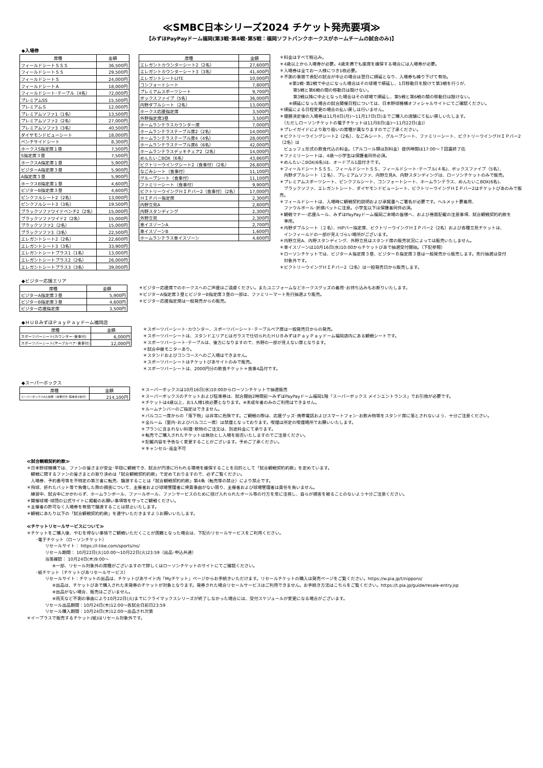≪SMBC日本シリーズ2024 チケット発売要項≫
【みずほPayPayドーム福岡(第3戦･第4戦･第5戦：福岡ソフトバンクホークスがホームチームの試合のみ)】
◆入場券
| 席種 | 金額 |
| --- | --- |
| フィールドシートＳＳＳ | 36,500円 |
| フィールドシートＳＳ | 29,500円 |
| フィールドシートＳ | 24,000円 |
| フィールドシートＡ | 18,000円 |
| フィールドシート･テーブル（4名） | 72,000円 |
| プレミアムSS | 15,500円 |
| プレミアムＳ | 12,000円 |
| プレミアムソファ1（1名） | 13,500円 |
| プレミアムソファ2（2名） | 27,000円 |
| プレミアムソファ3（3名） | 40,500円 |
| ダイヤモンドビューシート | 18,000円 |
| ベンチサイドシート | 8,300円 |
| ホークスS指定席１塁 | 7,500円 |
| S指定席３塁 | 7,500円 |
| ホークスA指定席１塁 | 5,900円 |
| ビジターA指定席３塁 | 5,900円 |
| A指定席３塁 | 5,900円 |
| ホークスB指定席１塁 | 4,600円 |
| ビジターB指定席３塁 | 4,600円 |
| ピンクフルシート2（2名） | 13,000円 |
| ピンクフルシート3（3名） | 19,500円 |
| ブラックソファワイドベンチ2（2名） | 15,000円 |
| ブラックソファワイド2（2名） | 15,000円 |
| ブラックソファ2（2名） | 15,000円 |
| ブラックソファ3（3名） | 22,500円 |
| エレガントシート2（2名） | 22,600円 |
| エレガントシート3（3名） | 33,900円 |
| エレガントシートプラス1（1名） | 13,000円 |
| エレガントシートプラス2（2名） | 26,000円 |
| エレガントシートプラス3（3名） | 39,000円 |
| 席種 | 金額 |
| --- | --- |
| エレガントカウンターシート2（2名） | 27,600円 |
| エレガントカウンターシート3（3名） | 41,400円 |
| エレガントシートLITE | 10,000円 |
| コンフォートシート | 7,800円 |
| プレミアムスポーツシート | 9,700円 |
| ボックスファイブ（5名） | 36,000円 |
| 内野ダブルシート（2名） | 13,000円 |
| ホークス応援指定席 | 3,500円 |
| 外野指定席3塁 | 3,500円 |
| ホームランテラスカウンター席 | 7,000円 |
| ホームランテラステーブル席2（2名） | 14,000円 |
| ホームランテラステーブル席4（4名） | 28,000円 |
| ホームランテラステーブル席6（6名） | 42,000円 |
| ホームランテラスデッキチェア2（2名） | 14,000円 |
| めんたいこBOX（6名） | 43,860円 |
| ビクトリーウイングシート2（食事付）（2名） | 26,800円 |
| なごみシート（食事付） | 11,100円 |
| グループシート（食事付） | 11,100円 |
| ファミリーシート（食事付） | 9,900円 |
| ビクトリーウイングＨＩＰバー2（食事付）（2名） | 17,000円 |
| ＨＩＰバー指定席 | 2,300円 |
| 内野立見A | 2,800円 |
| 内野スタンディング | 2,300円 |
| 外野立見 | 2,300円 |
| 車イスゾーンA | 2,700円 |
| 車イスゾーンB | 1,600円 |
| ホームランテラス車イスゾーン | 4,600円 |
＊料金はすべて税込み。
＊4歳以上から入場券が必要。4歳未満でも座席を確保する場合には入場券が必要。
＊入場券は全てお一人様につき1枚必要。
＊不測の事態で表記の試合が中止の場合は翌日に順延となり、入場券も繰り下げて有効。
※第1戦･第2戦で中止になった場合はその球場で順延し、1日移動日を設けて第3戦を行うが、
　第5戦と第6戦の間の移動日は設けない。
　第3戦以降に中止となった場合はその球場で順延し、第5戦と第6戦の間の移動日は設けない。
※順延になった場合の試合開催日程については、日本野球機構オフィシャルサイトにてご確認ください。
＊順延による日程変更の場合の払い戻しは行いません。
＊優勝決定後の入場券は11月4日(月)～11月17日(日)までご購入の店舗にて払い戻しいたします。
　（ただしローソンチケットの電子チケットは11月8日(金)～11月22日(金)）
＊プレイガイドにより取り扱いの席種が異なりますのでご了承ください。
＊ビクトリーウイングシート2（2名）、なごみシート、グループシート、ファミリーシート、ビクトリーウイングＨＩＰバー2（2名）は
　ビュッフェ形式の飲食代込の料金。（アルコール類は別料金）提供時間は17:00～７回裏終了迄
＊ファミリーシートは、4歳～小学生は保護者同伴必須。
＊めんたいこBOX(6名)は、オードブル1皿付きです。
＊フィールドシートＳＳＳ、フィールドシートＳＳ、フィールドシート･テーブル(４名)、ボックスファイブ（5名）、
　内野ダブルシート（２名）、プレミアムソファ、内野立見A、内野スタンディングは、ローソンチケットのみで販売。
＊プレミアムスポーツシート、ピンクフルシート、コンフォートシート、ホームランテラス、めんたいこBOX(6名)、
　ブラックソファ、エレガントシート、ダイヤモンドビューシート、ビクトリーウイングＨＩＰバー2はチケットぴあのみで販売。
＊フィールドシートは、入場時に観戦契約説明および承諾書へご署名が必要です。ヘルメット要着用、
　ファウルボール･折損バットに注意。小学生以下は保護者同伴必須。
＊観戦マナー･応援ルール、みずほPayPayドーム福岡ご来場の皆様へ、および券面記載の注意事項、試合観戦契約約款を
　準用。
＊内野ダブルシート（２名）、HIPバー指定席、ビクトリーウイングＨＩＰバー2（2名）および各種立見チケットは、
　インフィールドの一部が見えづらい場所がございます。
＊内野立見A、内野スタンディング、外野立見はスタンド席の販売状況によっては販売いたしません。
＊車イスゾーンは10月16日(水)10:00からチケットぴあで抽選受付開始。（下記参照）
＊ローソンチケットでは、ビジターＡ指定席３塁、ビジターＢ指定席３塁は一般発売から販売します。先行抽選は受付
　対象外です。
＊ビクトリーウイングＨＩＰバー2（2名）は一般発売日から販売します。
◆ビジター応援エリア
| 席種 | 金額 |
| --- | --- |
| ビジターA指定席３塁 | 5,900円 |
| ビジターB指定席３塁 | 4,600円 |
| ビジター応援指定席 | 3,500円 |
＊ビジター応援席でのホークスへのご声援はご遠慮ください。またユニフォームなどホークスグッズの着用･お持ち込みもお断りいたします。
＊ビジターA指定席３塁とビジターB指定席３塁の一部は、ファミリーマート先行抽選より販売。
＊ビジター応援指定席は一般発売からの販売。
◆ＨＵＢみずほＰａｙＰａｙドーム福岡店
| 席種 | 金額 |
| --- | --- |
| スポーツバーシート(カウンター･食事付) | 6,000円 |
| スポーツバーシート(テーブルペア･食事付) | 12,000円 |
＊スポーツバーシート･カウンター、スポーツバーシート･テーブルペア席は一般発売日からの発売。
＊スポーツバーシートは、スタンドエリアとはガラスで仕切られたＨＵＢみずほＰａｙＰａｙドーム福岡店内にある観戦シートです。
＊スポーツバーシート･テーブルは、後方になりますので、外野の一部が見えない席となります。
＊試合中継モニターあり。
＊スタンドおよびコンコースへのご入場はできません。
＊スポーツバーシートはチケットぴあサイトのみで販売。
＊スポーツバーシートは、2000円分の飲食チケット＋食事4品付です。
◆スーパーボックス
| 席種 | 金額 |
| --- | --- |
| スーパーボックス8人部屋（食事付き･駐車券1枚付） | 214,100円 |
＊スーパーボックスは10月16日(水)10:00からローソンチケットで抽選販売
＊スーパーボックスのチケットおよび駐車券は、試合開始2時間前～みずほPayPayドーム福岡1階「スーパーボックス メインエントランス」でお引換が必要です。
＊チケットは4歳以上、お1人様1枚必要となります。※未成年者のみのご利用はできません。
＊ルームナンバーのご指定はできません。
＊バルコニー席からの「落下物」は非常に危険です。ご観戦の際は、応援グッズ･携帯電話およびスマートフォン･お飲み物等をスタンド席に落とされないよう、十分ご注意ください。
＊全ルーム（室内･およびバルコニー席）は禁煙となっております。喫煙は所定の喫煙場所でお願いいたします。
＊プランに含まれない料理･飲物のご注文は、別途料金にて承ります。
＊転売でご購入されたチケットは無効とし入場を拒否いたしますのでご注意ください。
＊記載内容を予告なく変更することがございます。予めご了承ください。
＊キャンセル･返金不可
≪試合観戦契約約款≫
＊日本野球機構では、ファンの皆さまが安全･平穏に観戦でき、試合が円滑に行われる環境を確保することを目的として「試合観戦契約約款」を定めています。
　観戦に関するファンの皆さまとの取り決めは「試合観戦契約約款」で定めておりますので、必ずご覧ください。
　入場券、予約番号等を不特定の第三者に転売、譲渡することは「試合観戦契約約款」第4条（転売等の禁止）により禁止です。
＊飛球、折れたバット等で負傷した際の損害について、主催者および球場管理者に帰責事由がない限り、主催者および球場管理者は責任を負いません。
　練習中、試合中にかかわらず、ホームランボール、ファールボール、ファンサービスのために投げ入れられたボール等の行方を常に注視し、自らが損害を被ることのないよう十分ご注意ください。
＊開催球場･球団の公式サイトに掲載のお願い事項等を守ってご観戦ください。
＊主催者の許可なく入場券を有償で譲渡することは禁止いたします。
＊観戦にあたり以下の「試合観戦契約約款」を遵守いただきますようお願いいたします。
≪チケットリセールサービスについて≫
＊チケットをご購入後、やむを得ない事情でご観戦いただくことが困難となった場合は、下記のリセールサービスをご利用ください。
･電子チケット（ローソンチケット）
リセールサイト： https://l-tike.com/sports/ns/
リセール期間： 10月22日(火)10:00～10月22日(火)23:59（出品･申込共通）
当落確認： 10月24日(木)9:00～
※一部、リセール対象外の席種がございますので詳しくはローソンチケットのサイトにてご確認ください。
･紙チケット（チケットぴあリセールサービス）
リセールサイト：チケットの出品は、チケットぴあサイト内「Myチケット」ページからお手続きいただけます。リセールチケットの購入は発売ページをご覧ください。https://w.pia.jp/t/nippons/
※出品は、チケットぴあで購入された未発券のチケットが対象となります。発券された場合リセールサービスはご利用できません。お手続き方法はこちらをご覧ください。https://t.pia.jp/guide/resale-entry.jsp
※出品がない場合、販売はございません。
※雨天など不測の事由により10月22日(火)までにクライマックスシリーズが終了しなかった場合には、受付スケジュールが変更になる場合がございます。
リセール出品期間：10月24日(木)12:00～各試合日前日23:59
リセール購入期間：10月24日(木)12:00～出品され次第
＊イープラスで販売するチケット(紙)はリセール対象外です。